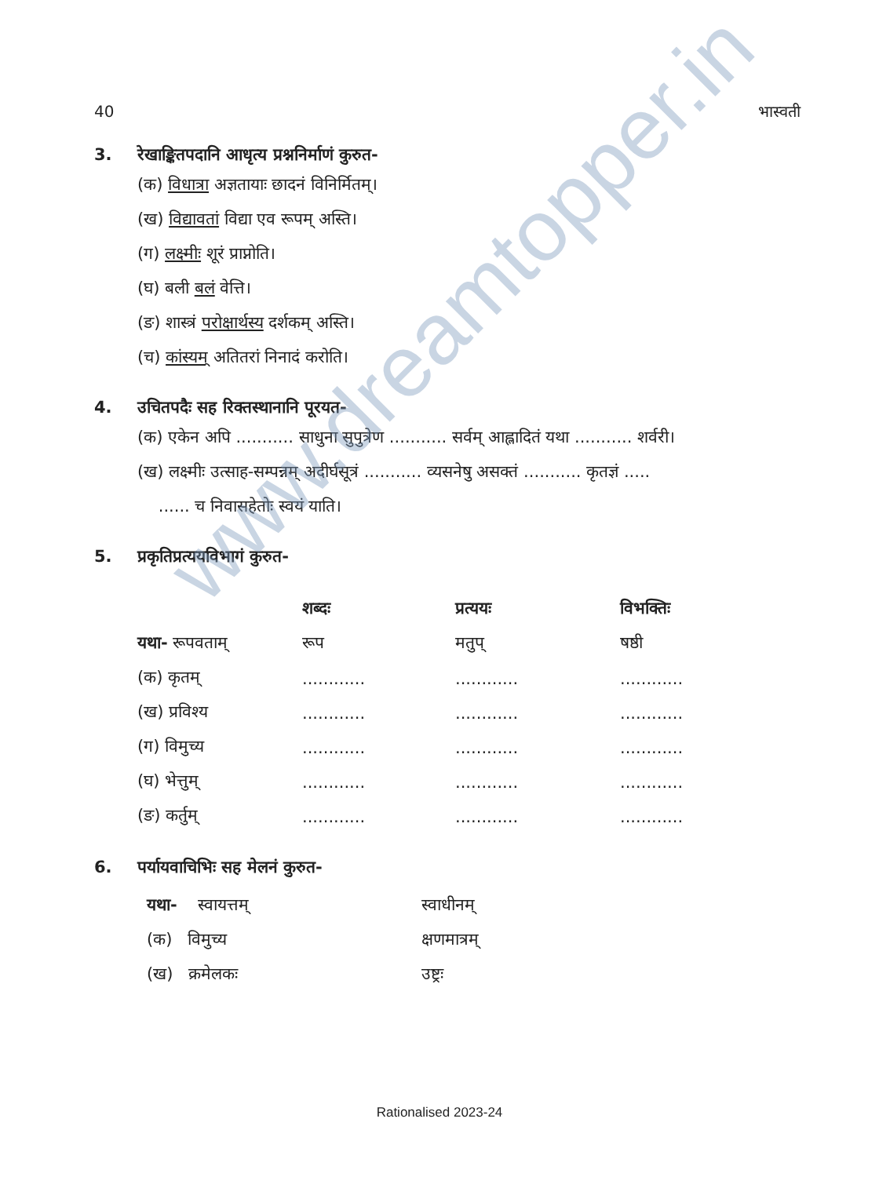www.dreamtopper.in
40 भास्वती
3. रेखाङ्कितपदानि आधृत्य प्रश्ननिर्माणं कुरुत-
(क) विधात्रा अज्ञतायाः छादनं विनिर्मितम्।
(ख) विद्यावतां विद्या एव रूपम् अस्ति।
(ग) लक्ष्मीः शूरं प्राप्नोति।
(घ) बली बलं वेत्ति।
(ङ) शास्त्रं परोक्षार्थस्य दर्शकम् अस्ति।
(च) कांस्यम् अतितरां निनादं करोति।
4. उचितपदैः सह रिक्तस्थानानि पूरयत-
(क) एकेन अपि ........... साधुना सुपुत्रेण ........... सर्वम् आह्लादितं यथा ........... शर्वरी।
(ख) लक्ष्मीः उत्साह-सम्पन्नम् अदीर्घसूत्रं ........... व्यसनेषु असक्तं ........... कृतज्ञं .....
...... च निवासहेतोः स्वयं याति।
5. प्रकृतिप्रत्ययविभागं कुरुत-
| | शब्दः | प्रत्ययः | विभक्तिः |
| --- | --- | --- | --- |
| यथा- रूपवताम् | रूप | मतुप् | षष्ठी |
| (क) कृतम् | ............ | ............ | ............ |
| (ख) प्रविश्य | ............ | ............ | ............ |
| (ग) विमुच्य | ............ | ............ | ............ |
| (घ) भेत्तुम् | ............ | ............ | ............ |
| (ङ) कर्तुम् | ............ | ............ | ............ |
6. पर्यायवाचिभिः सह मेलनं कुरुत-
| यथा- स्वायत्तम् | स्वाधीनम् |
| (क) विमुच्य | क्षणमात्रम् |
| (ख) क्रमेलकः | उष्ट्रः |
Rationalised 2023-24